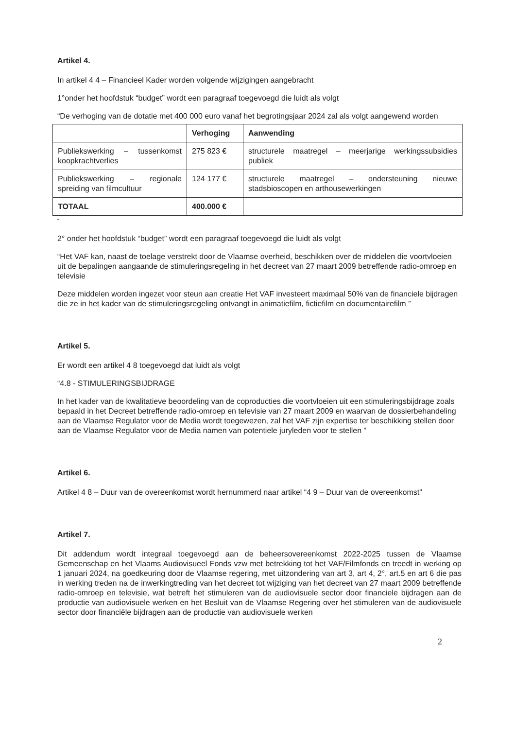Artikel 4.
In artikel 4 4 – Financieel Kader worden volgende wijzigingen aangebracht
1°onder het hoofdstuk “budget” wordt een paragraaf toegevoegd die luidt als volgt
“De verhoging van de dotatie met 400 000 euro vanaf het begrotingsjaar 2024 zal als volgt aangewend worden
| | Verhoging | Aanwending |
| --- | --- | --- |
| Publiekswerking – tussenkomst koopkrachtverlies | 275 823 € | structurele maatregel – meerjarige werkingssubsidies publiek |
| Publiekswerking – regionale spreiding van filmcultuur | 124 177 € | structurele maatregel – ondersteuning nieuwe stadsbioscopen en arthousewerkingen |
| TOTAAL | 400.000 € | |
“
2° onder het hoofdstuk “budget” wordt een paragraaf toegevoegd die luidt als volgt
“Het VAF kan, naast de toelage verstrekt door de Vlaamse overheid, beschikken over de middelen die voortvloeien uit de bepalingen aangaande de stimuleringsregeling in het decreet van 27 maart 2009 betreffende radio-omroep en televisie
Deze middelen worden ingezet voor steun aan creatie Het VAF investeert maximaal 50% van de financiele bijdragen die ze in het kader van de stimuleringsregeling ontvangt in animatiefilm, fictiefilm en documentairefilm ”
Artikel 5.
Er wordt een artikel 4 8 toegevoegd dat luidt als volgt
“4.8 - STIMULERINGSBIJDRAGE
In het kader van de kwalitatieve beoordeling van de coproducties die voortvloeien uit een stimuleringsbijdrage zoals bepaald in het Decreet betreffende radio-omroep en televisie van 27 maart 2009 en waarvan de dossierbehandeling aan de Vlaamse Regulator voor de Media wordt toegewezen, zal het VAF zijn expertise ter beschikking stellen door aan de Vlaamse Regulator voor de Media namen van potentiele juryleden voor te stellen ”
Artikel 6.
Artikel 4 8 – Duur van de overeenkomst wordt hernummerd naar artikel “4 9 – Duur van de overeenkomst”
Artikel 7.
Dit addendum wordt integraal toegevoegd aan de beheersovereenkomst 2022-2025 tussen de Vlaamse Gemeenschap en het Vlaams Audiovisueel Fonds vzw met betrekking tot het VAF/Filmfonds en treedt in werking op 1 januari 2024, na goedkeuring door de Vlaamse regering, met uitzondering van art 3, art 4, 2°, art.5 en art 6 die pas in werking treden na de inwerkingtreding van het decreet tot wijziging van het decreet van 27 maart 2009 betreffende radio-omroep en televisie, wat betreft het stimuleren van de audiovisuele sector door financiele bijdragen aan de productie van audiovisuele werken en het Besluit van de Vlaamse Regering over het stimuleren van de audiovisuele sector door financiële bijdragen aan de productie van audiovisuele werken
2